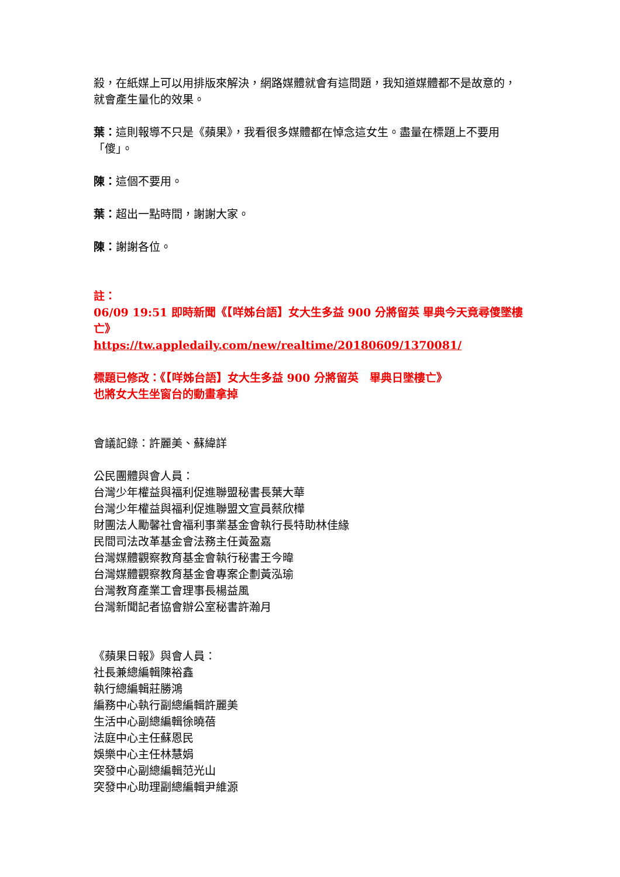殺，在紙媒上可以用排版來解決，網路媒體就會有這問題，我知道媒體都不是故意的，就會產生量化的效果。
葉：這則報導不只是《蘋果》，我看很多媒體都在悼念這女生。盡量在標題上不要用「傻」。
陳：這個不要用。
葉：超出一點時間，謝謝大家。
陳：謝謝各位。
註：
06/09 19:51 即時新聞《【咩姊台語】女大生多益 900 分將留英 畢典今天竟尋傻墜樓亡》
https://tw.appledaily.com/new/realtime/20180609/1370081/
標題已修改：《【咩姊台語】女大生多益 900 分將留英　畢典日墜樓亡》
也將女大生坐窗台的動畫拿掉
會議記錄：許麗美、蘇緯詳
公民團體與會人員：
台灣少年權益與福利促進聯盟秘書長葉大華
台灣少年權益與福利促進聯盟文宣員蔡欣樺
財團法人勵馨社會福利事業基金會執行長特助林佳緣
民間司法改革基金會法務主任黃盈嘉
台灣媒體觀察教育基金會執行秘書王今暐
台灣媒體觀察教育基金會專案企劃黃泓瑜
台灣教育產業工會理事長楊益風
台灣新聞記者協會辦公室秘書許瀚月
《蘋果日報》與會人員：
社長兼總編輯陳裕鑫
執行總編輯莊勝鴻
編務中心執行副總編輯許麗美
生活中心副總編輯徐曉蓓
法庭中心主任蘇恩民
娛樂中心主任林慧娟
突發中心副總編輯范光山
突發中心助理副總編輯尹維源